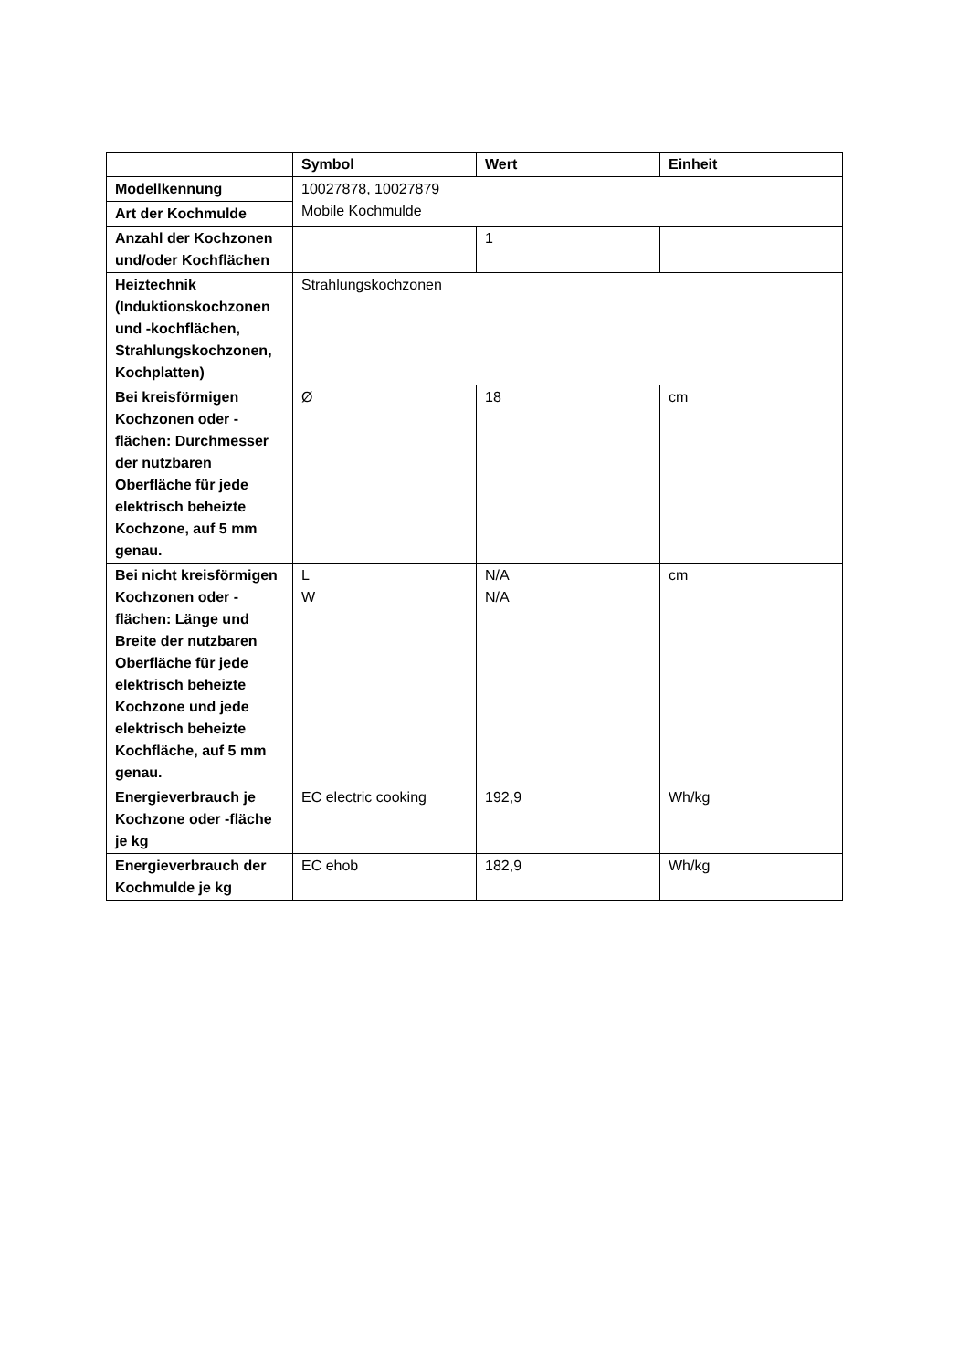| | Symbol | Wert | Einheit |
| --- | --- | --- | --- |
| Modellkennung | 10027878, 10027879 Mobile Kochmulde | | |
| Art der Kochmulde | | | |
| Anzahl der Kochzonen und/oder Kochflächen | | 1 | |
| Heiztechnik (Induktionskochzonen und -kochflächen, Strahlungskochzonen, Kochplatten) | Strahlungskochzonen | | |
| Bei kreisförmigen Kochzonen oder -flächen: Durchmesser der nutzbaren Oberfläche für jede elektrisch beheizte Kochzone, auf 5 mm genau. | Ø | 18 | cm |
| Bei nicht kreisförmigen Kochzonen oder -flächen: Länge und Breite der nutzbaren Oberfläche für jede elektrisch beheizte Kochzone und jede elektrisch beheizte Kochfläche, auf 5 mm genau. | L W | N/A N/A | cm |
| Energieverbrauch je Kochzone oder -fläche je kg | EC electric cooking | 192,9 | Wh/kg |
| Energieverbrauch der Kochmulde je kg | EC ehob | 182,9 | Wh/kg |